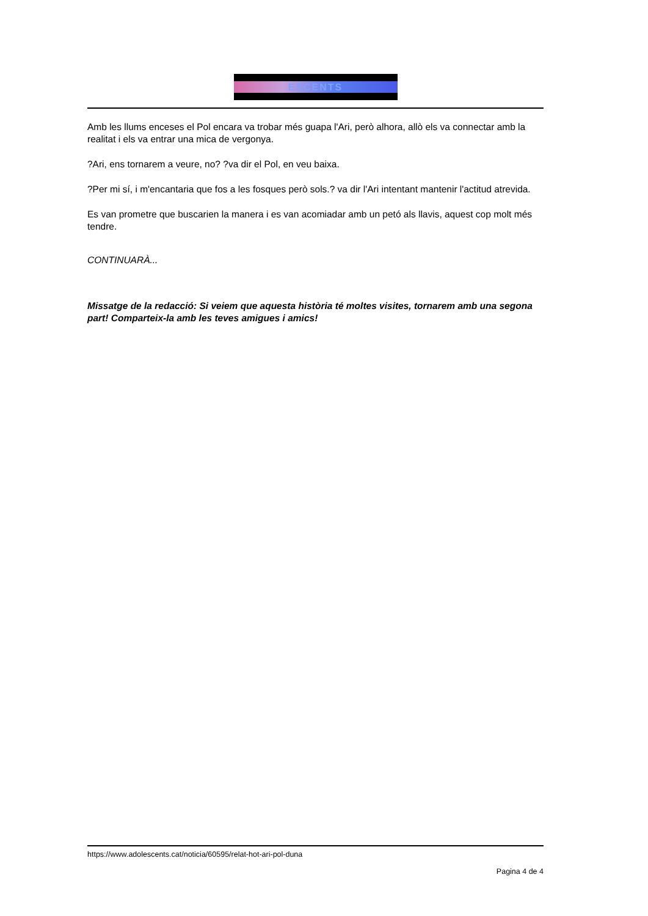ESCENTS
Amb les llums enceses el Pol encara va trobar més guapa l'Ari, però alhora, allò els va connectar amb la realitat i els va entrar una mica de vergonya.
?Ari, ens tornarem a veure, no? ?va dir el Pol, en veu baixa.
?Per mi sí, i m'encantaria que fos a les fosques però sols.? va dir l'Ari intentant mantenir l'actitud atrevida.
Es van prometre que buscarien la manera i es van acomiadar amb un petó als llavis, aquest cop molt més tendre.
CONTINUARÀ...
Missatge de la redacció: Si veiem que aquesta història té moltes visites, tornarem amb una segona part! Comparteix-la amb les teves amigues i amics!
https://www.adolescents.cat/noticia/60595/relat-hot-ari-pol-duna
Pagina 4 de 4